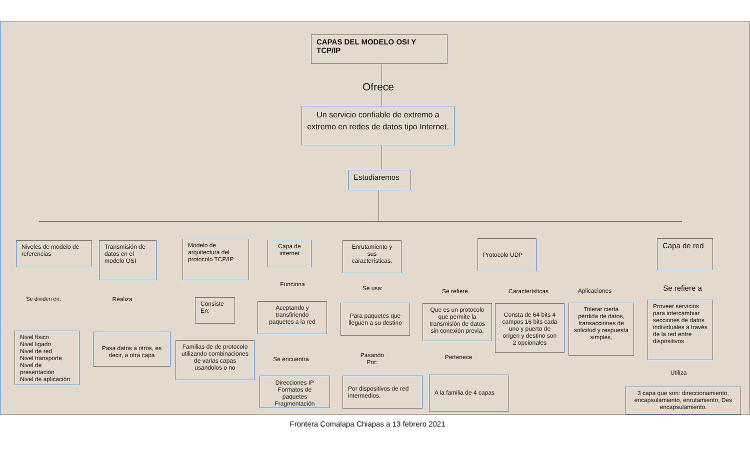CAPAS DEL MODELO OSI Y TCP/IP
Ofrece
Un servicio confiable de extremo a extremo en redes de datos tipo Internet.
Estudiaremos
Niveles de modelo de referencias
Se dividen en:
Nivel físico
Nivel ligado
Nivel de red
Nivel transporte
Nivel de presentación
Nivel de aplicación
Transmisión de datos en el modelo OSI
Realiza
Pasa datos a otros, es decir, a otra capa
Modelo de arquitectura del protocolo TCP/IP
Consiste En:
Familias de de protocolo utilizando combinaciones de varias capas usandolos o no
Capa de internet
Funciona
Aceptando y transfiriendo paquetes a la red
Se encuentra
Direcciones IP
Formatos de paquetes
Fragmentación
Enrutamiento y sus características.
Se usa:
Para paquetes que lleguen a su destino
Pasando Por:
Por dispositivos de red intermedios.
Protocolo UDP
Se refiere
Características
Aplicaciones
Que es un protocolo que permite la transmisión de datos sin conexión previa.
Pertenece
A la familia de 4 capas
Consta de 64 bits 4 campos 16 bits cada uno y puerto de origen y destino son 2 opcionales
Tolerar cierta pérdida de datos, transacciones de solicitud y respuesta simples,
Capa de red
Se refiere a
Proveer servicios para intercambiar secciones de datos individuales a través de la red entre dispositivos
Utiliza
3 capa que son: direccionamiento, encapsulamiento, enrutamiento, Des encapsulamiento.
Frontera Comalapa Chiapas a 13 febrero 2021